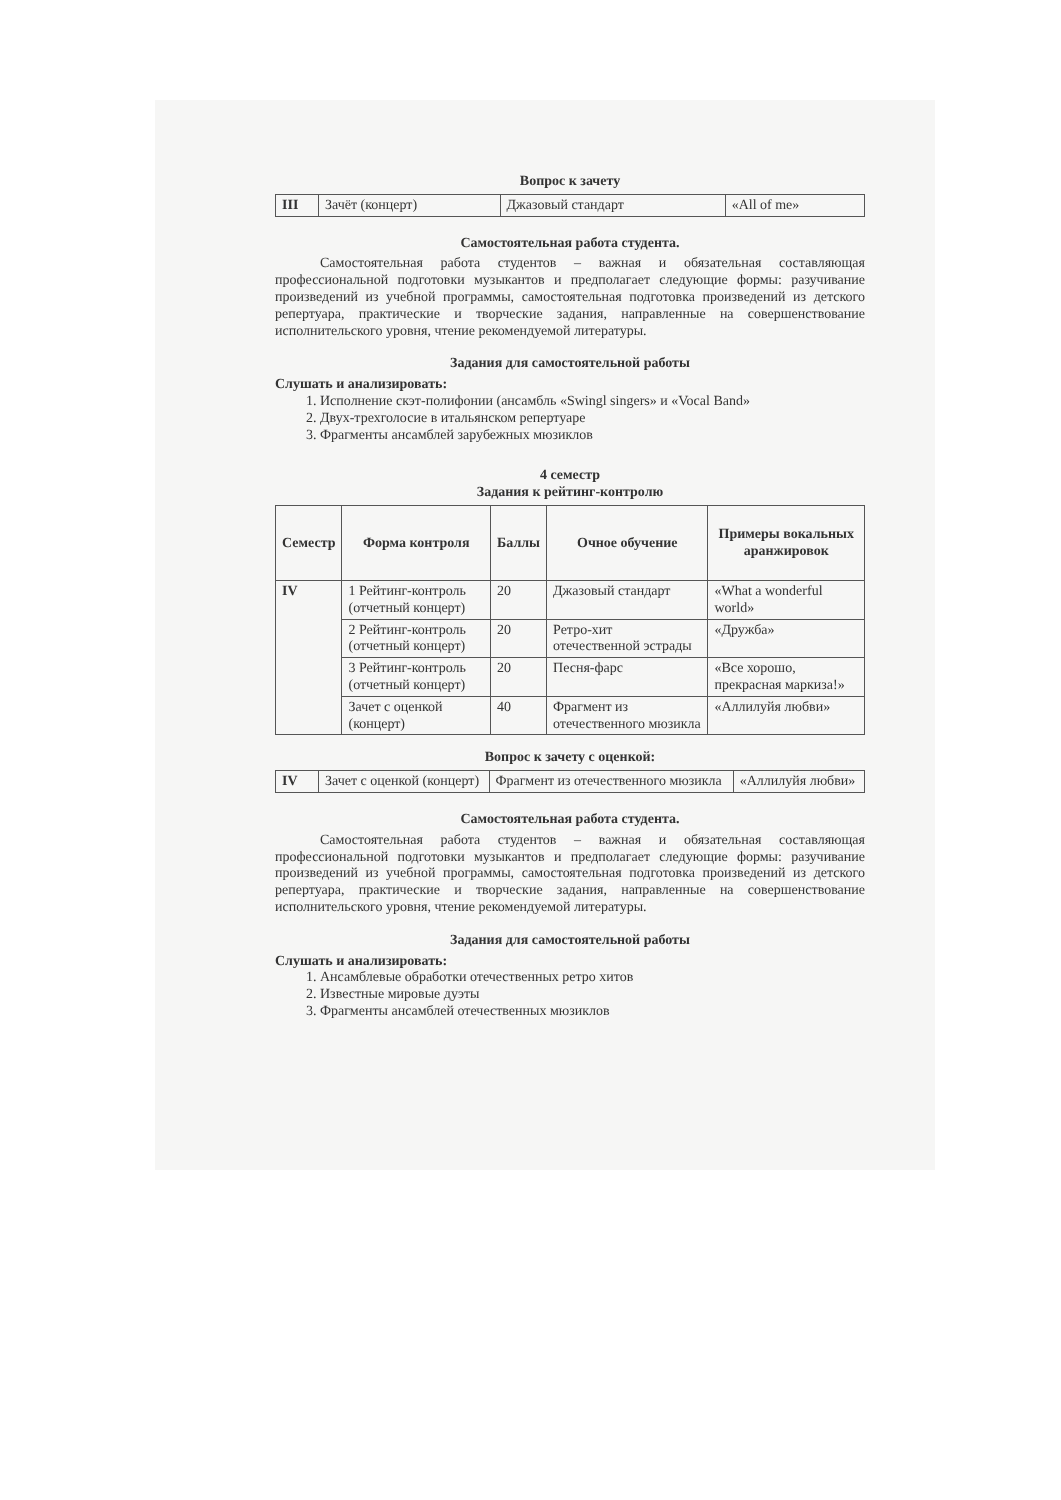Вопрос к зачету
| III | Зачёт (концерт) | Джазовый стандарт | «All of me» |
Самостоятельная работа студента.
Самостоятельная работа студентов – важная и обязательная составляющая профессиональной подготовки музыкантов и предполагает следующие формы: разучивание произведений из учебной программы, самостоятельная подготовка произведений из детского репертуара, практические и творческие задания, направленные на совершенствование исполнительского уровня, чтение рекомендуемой литературы.
Задания для самостоятельной работы
Слушать и анализировать:
1. Исполнение скэт-полифонии (ансамбль «Swingl singers» и «Vocal Band»
2. Двух-трехголосие в итальянском репертуаре
3. Фрагменты ансамблей зарубежных мюзиклов
4 семестр
Задания к рейтинг-контролю
| Семестр | Форма контроля | Баллы | Очное обучение | Примеры вокальных аранжировок |
| --- | --- | --- | --- | --- |
| IV | 1 Рейтинг-контроль (отчетный концерт) | 20 | Джазовый стандарт | «What a wonderful world» |
| | 2 Рейтинг-контроль (отчетный концерт) | 20 | Ретро-хит отечественной эстрады | «Дружба» |
| | 3 Рейтинг-контроль (отчетный концерт) | 20 | Песня-фарс | «Все хорошо, прекрасная маркиза!» |
| | Зачет с оценкой (концерт) | 40 | Фрагмент из отечественного мюзикла | «Аллилуйя любви» |
Вопрос к зачету с оценкой:
| IV | Зачет с оценкой (концерт) | Фрагмент из отечественного мюзикла | «Аллилуйя любви» |
Самостоятельная работа студента.
Самостоятельная работа студентов – важная и обязательная составляющая профессиональной подготовки музыкантов и предполагает следующие формы: разучивание произведений из учебной программы, самостоятельная подготовка произведений из детского репертуара, практические и творческие задания, направленные на совершенствование исполнительского уровня, чтение рекомендуемой литературы.
Задания для самостоятельной работы
Слушать и анализировать:
1. Ансамблевые обработки отечественных ретро хитов
2. Известные мировые дуэты
3. Фрагменты ансамблей отечественных мюзиклов